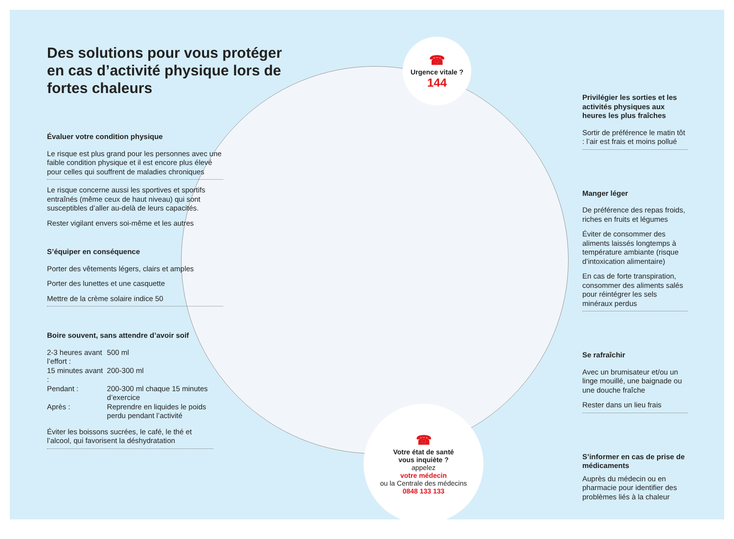Des solutions pour vous protéger en cas d’activité physique lors de fortes chaleurs
Évaluer votre condition physique
Le risque est plus grand pour les personnes avec une faible condition physique et il est encore plus élevé pour celles qui souffrent de maladies chroniques
Le risque concerne aussi les sportives et sportifs entraînés (même ceux de haut niveau) qui sont susceptibles d’aller au-delà de leurs capacités.
Rester vigilant envers soi-même et les autres
S’équiper en conséquence
Porter des vêtements légers, clairs et amples
Porter des lunettes et une casquette
Mettre de la crème solaire indice 50
Boire souvent, sans attendre d’avoir soif
| 2-3 heures avant l’effort : | 500 ml |
| 15 minutes avant : | 200-300 ml |
| Pendant : | 200-300 ml chaque 15 minutes d’exercice |
| Après : | Reprendre en liquides le poids perdu pendant l’activité |
Éviter les boissons sucrées, le café, le thé et l’alcool, qui favorisent la déshydratation
☎
Urgence vitale ?
144
☎
Votre état de santé
vous inquiète ?
appelez
votre médecin
ou la Centrale des médecins
0848 133 133
Privilégier les sorties et les activités physiques aux heures les plus fraîches
Sortir de préférence le matin tôt : l’air est frais et moins pollué
Manger léger
De préférence des repas froids, riches en fruits et légumes
Éviter de consommer des aliments laissés longtemps à température ambiante (risque d’intoxication alimentaire)
En cas de forte transpiration, consommer des aliments salés pour réintégrer les sels minéraux perdus
Se rafraîchir
Avec un brumisateur et/ou un linge mouillé, une baignade ou une douche fraîche
Rester dans un lieu frais
S’informer en cas de prise de médicaments
Auprès du médecin ou en pharmacie pour identifier des problèmes liés à la chaleur